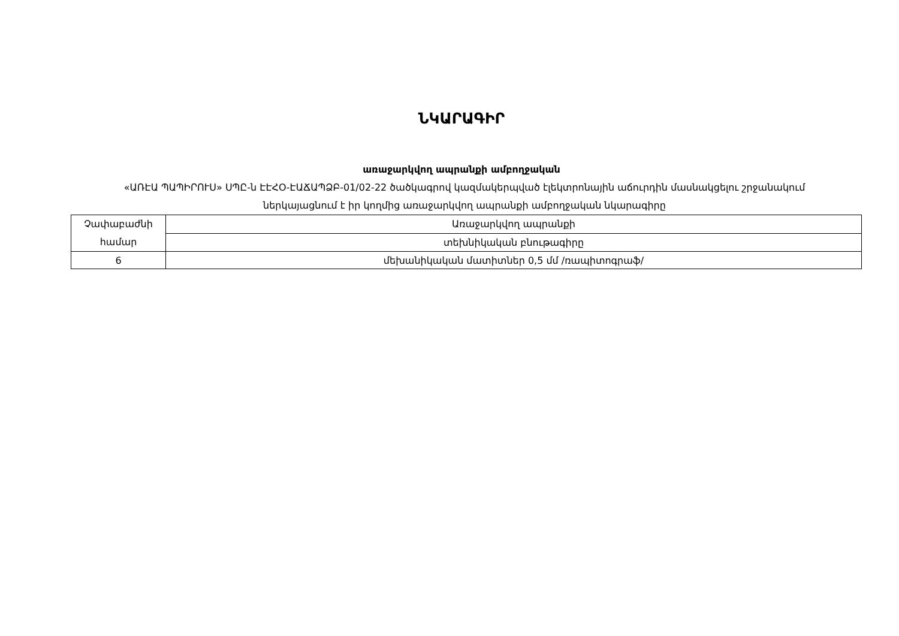ՆԿԱՐԱԳԻՐ
առաջարկվող ապրանքի ամբողջական
«ԱՌԷԱ ՊԱՊԻՐՈՒՍ» ՍՊԸ-ն ԷԷՀՕ-ԷԱՃԱՊՁԲ-01/02-22 ծածկագրով կազմակերպված էլեկտրոնային աճուրդին մասնակցելու շրջանակում ներկայացնում է իր կողմից առաջարկվող ապրանքի ամբողջական նկարագիրը
| Չափաբաժնի համար | Առաջարկվող ապրանքի |
| | տեխնիկական բնութագիրը |
| 6 | մեխանիկական մատիտներ 0,5 մմ /ռապիտոգրաֆ/ |